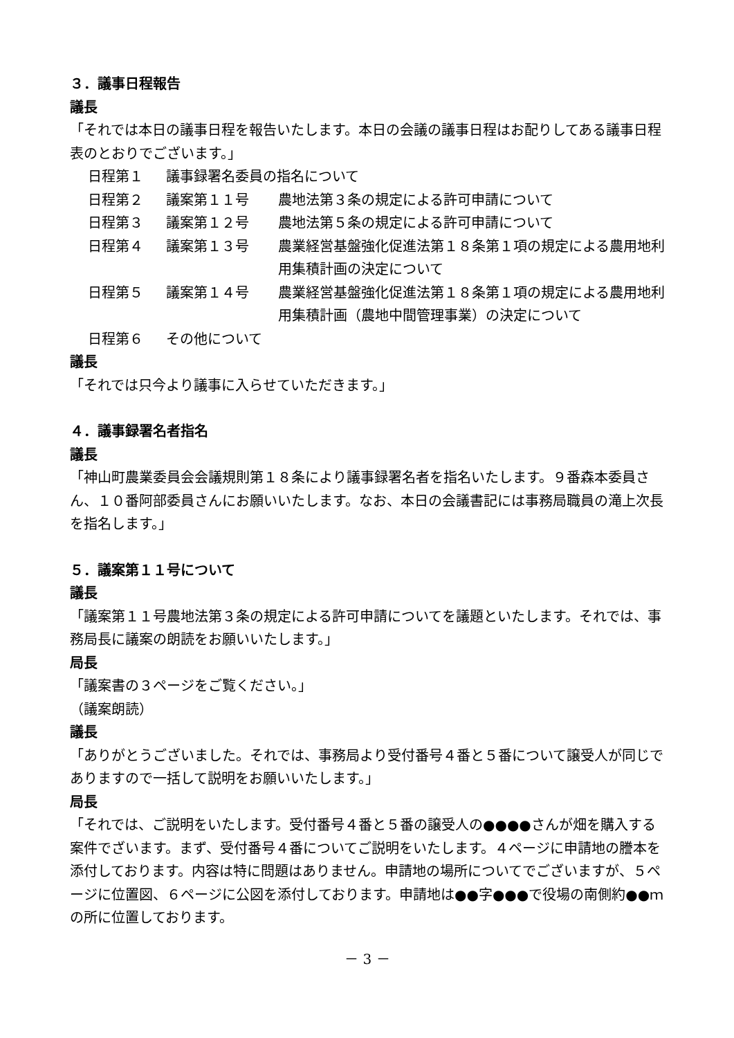３．議事日程報告
議長
「それでは本日の議事日程を報告いたします。本日の会議の議事日程はお配りしてある議事日程表のとおりでございます。」
| 日程第１ | 議事録署名委員の指名について | |
| 日程第２ | 議案第１１号 | 農地法第３条の規定による許可申請について |
| 日程第３ | 議案第１２号 | 農地法第５条の規定による許可申請について |
| 日程第４ | 議案第１３号 | 農業経営基盤強化促進法第１８条第１項の規定による農用地利用集積計画の決定について |
| 日程第５ | 議案第１４号 | 農業経営基盤強化促進法第１８条第１項の規定による農用地利用集積計画（農地中間管理事業）の決定について |
| 日程第６ | その他について | |
議長
「それでは只今より議事に入らせていただきます。」
４．議事録署名者指名
議長
「神山町農業委員会会議規則第１８条により議事録署名者を指名いたします。９番森本委員さん、１０番阿部委員さんにお願いいたします。なお、本日の会議書記には事務局職員の滝上次長を指名します。」
５．議案第１１号について
議長
「議案第１１号農地法第３条の規定による許可申請についてを議題といたします。それでは、事務局長に議案の朗読をお願いいたします。」
局長
「議案書の３ページをご覧ください。」
（議案朗読）
議長
「ありがとうございました。それでは、事務局より受付番号４番と５番について譲受人が同じでありますので一括して説明をお願いいたします。」
局長
「それでは、ご説明をいたします。受付番号４番と５番の譲受人の●●●●さんが畑を購入する案件でざいます。まず、受付番号４番についてご説明をいたします。４ページに申請地の謄本を添付しております。内容は特に問題はありません。申請地の場所についてでございますが、５ページに位置図、６ページに公図を添付しております。申請地は●●字●●●で役場の南側約●●ｍの所に位置しております。
－ 3 －